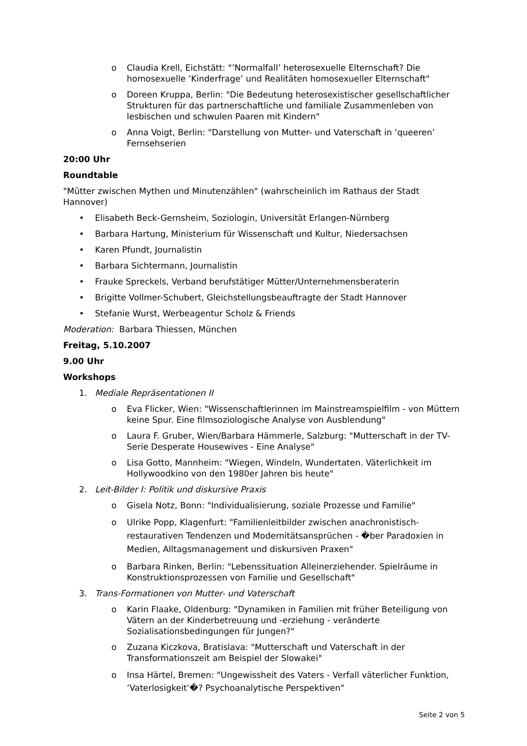o Claudia Krell, Eichstätt: "’Normalfall’ heterosexuelle Elternschaft? Die homosexuelle ’Kinderfrage’ und Realitäten homosexueller Elternschaft"
o Doreen Kruppa, Berlin: "Die Bedeutung heterosexistischer gesellschaftlicher Strukturen für das partnerschaftliche und familiale Zusammenleben von lesbischen und schwulen Paaren mit Kindern"
o Anna Voigt, Berlin: "Darstellung von Mutter- und Vaterschaft in ’queeren’ Fernsehserien
20:00 Uhr
Roundtable
"Mütter zwischen Mythen und Minutenzählen" (wahrscheinlich im Rathaus der Stadt Hannover)
• Elisabeth Beck-Gernsheim, Soziologin, Universität Erlangen-Nürnberg
• Barbara Hartung, Ministerium für Wissenschaft und Kultur, Niedersachsen
• Karen Pfundt, Journalistin
• Barbara Sichtermann, Journalistin
• Frauke Spreckels, Verband berufstätiger Mütter/Unternehmensberaterin
• Brigitte Vollmer-Schubert, Gleichstellungsbeauftragte der Stadt Hannover
• Stefanie Wurst, Werbeagentur Scholz & Friends
Moderation: Barbara Thiessen, München
Freitag, 5.10.2007
9.00 Uhr
Workshops
1. Mediale Repräsentationen II
o Eva Flicker, Wien: "Wissenschaftlerinnen im Mainstreamspielfilm - von Müttern keine Spur. Eine filmsoziologische Analyse von Ausblendung"
o Laura F. Gruber, Wien/Barbara Hämmerle, Salzburg: "Mutterschaft in der TV-Serie Desperate Housewives - Eine Analyse"
o Lisa Gotto, Mannheim: "Wiegen, Windeln, Wundertaten. Väterlichkeit im Hollywoodkino von den 1980er Jahren bis heute"
2. Leit-Bilder I: Politik und diskursive Praxis
o Gisela Notz, Bonn: "Individualisierung, soziale Prozesse und Familie"
o Ulrike Popp, Klagenfurt: "Familienleitbilder zwischen anachronistisch-restaurativen Tendenzen und Modernitätsansprüchen - �ber Paradoxien in Medien, Alltagsmanagement und diskursiven Praxen"
o Barbara Rinken, Berlin: "Lebenssituation Alleinerziehender. Spielräume in Konstruktionsprozessen von Familie und Gesellschaft"
3. Trans-Formationen von Mutter- und Vaterschaft
o Karin Flaake, Oldenburg: "Dynamiken in Familien mit früher Beteiligung von Vätern an der Kinderbetreuung und -erziehung - veränderte Sozialisationsbedingungen für Jungen?"
o Zuzana Kiczkova, Bratislava: "Mutterschaft und Vaterschaft in der Transformationszeit am Beispiel der Slowakei"
o Insa Härtel, Bremen: "Ungewissheit des Vaters - Verfall väterlicher Funktion, ’Vaterlosigkeit’�? Psychoanalytische Perspektiven"
Seite 2 von 5